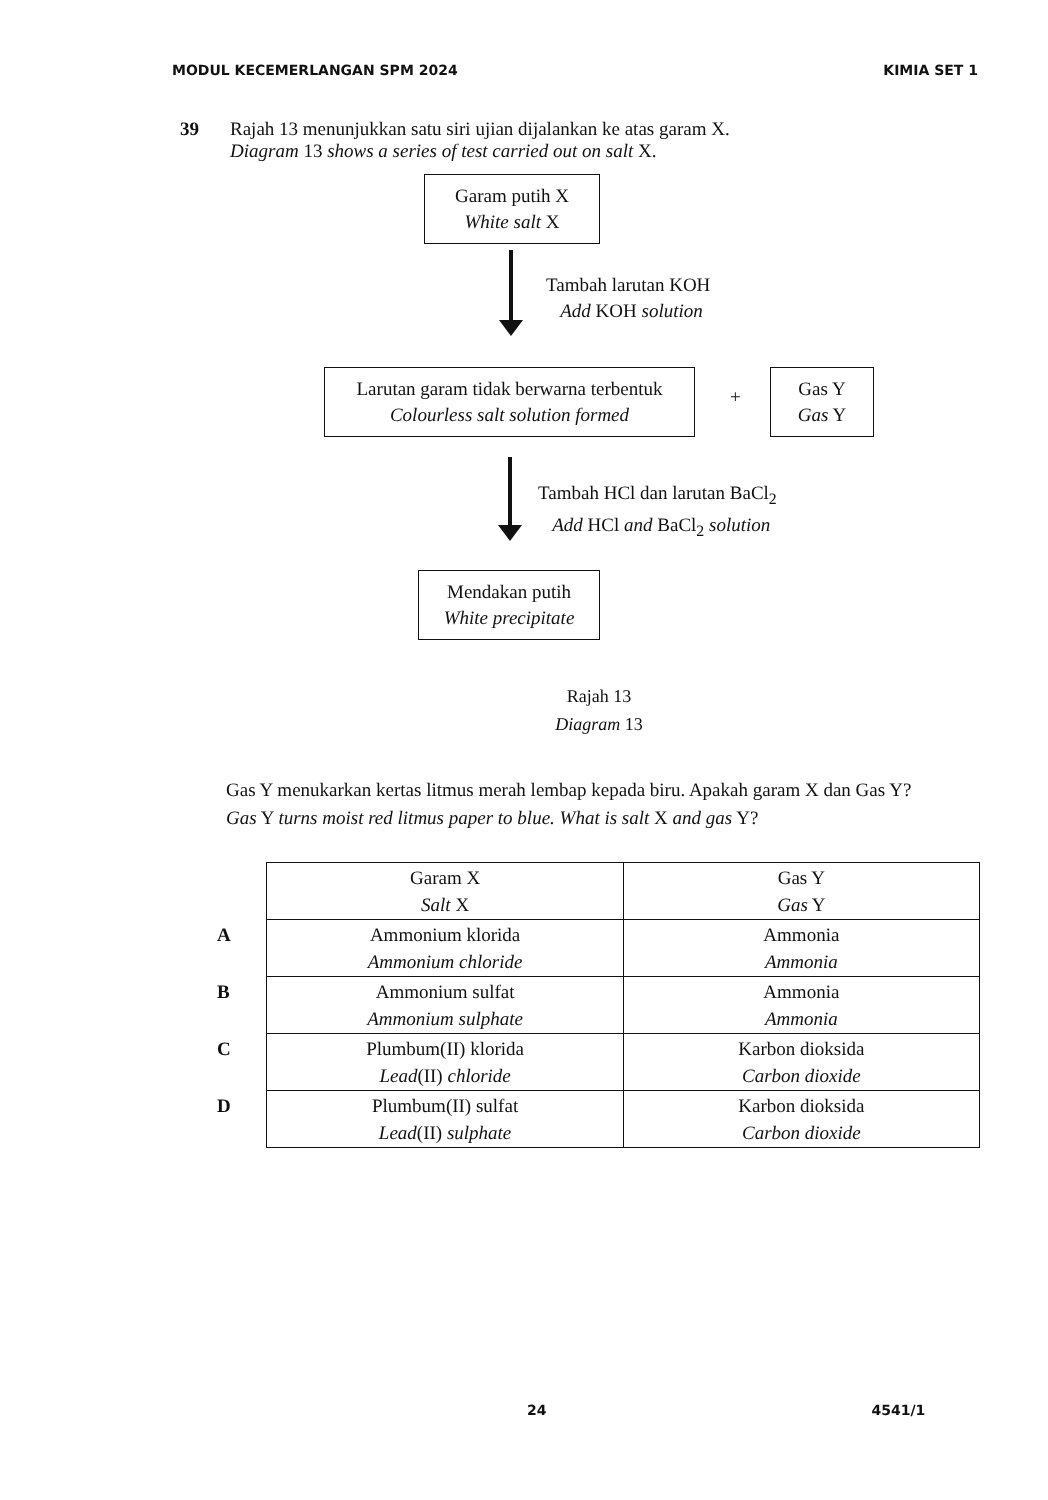MODUL KECEMERLANGAN SPM 2024 KIMIA SET 1
39 Rajah 13 menunjukkan satu siri ujian dijalankan ke atas garam X.
Diagram 13 shows a series of test carried out on salt X.
Garam putih X
White salt X
Tambah larutan KOH
Add KOH solution
Larutan garam tidak berwarna terbentuk
Colourless salt solution formed
+
Gas Y
Gas Y
Tambah HCl dan larutan BaCl<sub>2</sub>
Add HCl and BaCl<sub>2</sub> solution
Mendakan putih
White precipitate
Rajah 13
Diagram 13
Gas Y menukarkan kertas litmus merah lembap kepada biru. Apakah garam X dan Gas Y?
Gas Y turns moist red litmus paper to blue. What is salt X and gas Y?
| | Garam X Salt X | Gas Y Gas Y |
| A | Ammonium klorida Ammonium chloride | Ammonia Ammonia |
| B | Ammonium sulfat Ammonium sulphate | Ammonia Ammonia |
| C | Plumbum(II) klorida Lead (II) chloride | Karbon dioksida Carbon dioxide |
| D | Plumbum(II) sulfat Lead (II) sulphate | Karbon dioksida Carbon dioxide |
24 4541/1